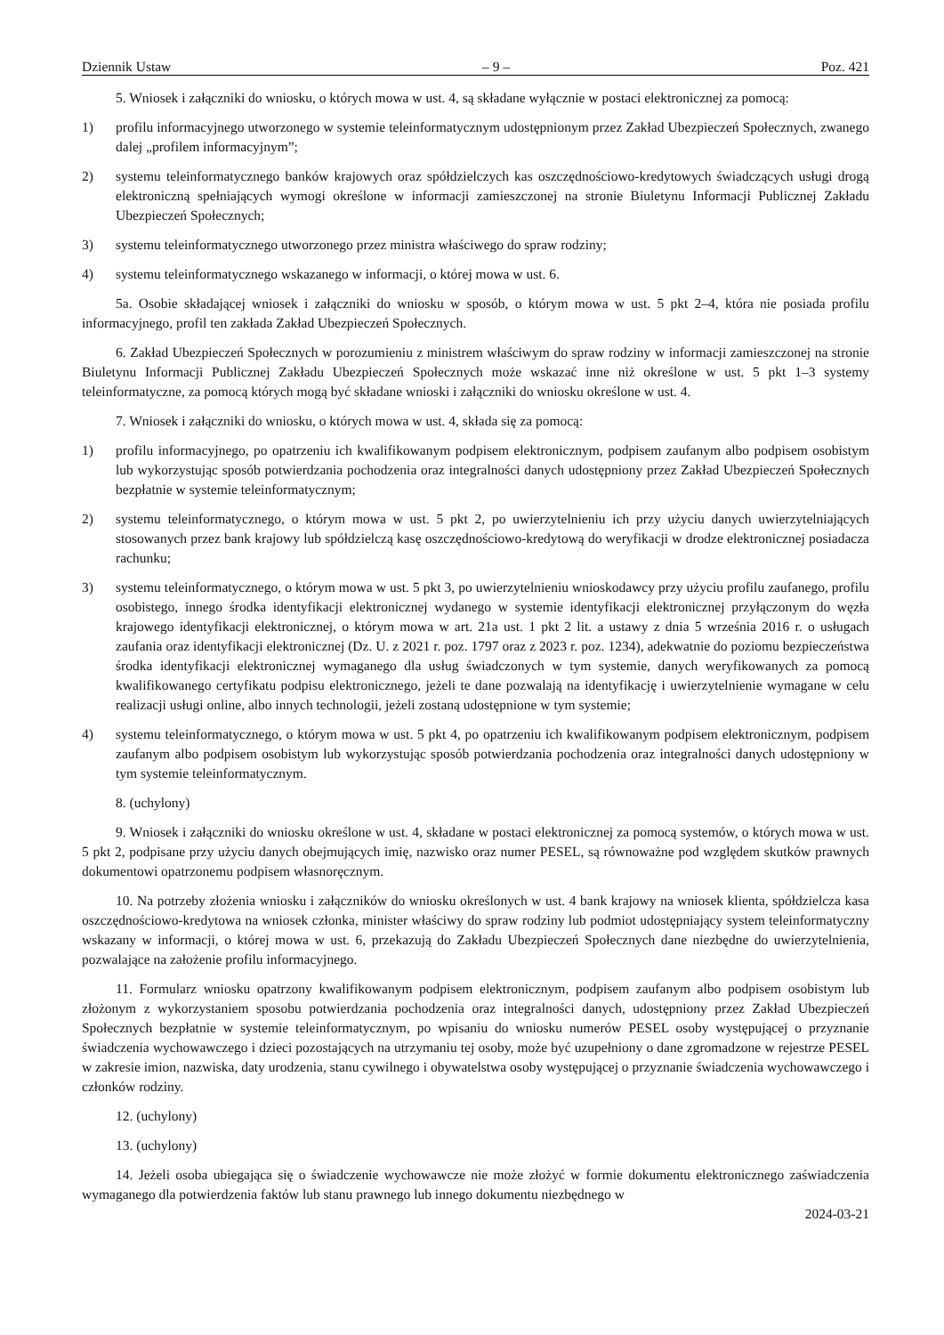Dziennik Ustaw – 9 – Poz. 421
5. Wniosek i załączniki do wniosku, o których mowa w ust. 4, są składane wyłącznie w postaci elektronicznej za pomocą:
1) profilu informacyjnego utworzonego w systemie teleinformatycznym udostępnionym przez Zakład Ubezpieczeń Społecznych, zwanego dalej „profilem informacyjnym”;
2) systemu teleinformatycznego banków krajowych oraz spółdzielczych kas oszczędnościowo-kredytowych świadczących usługi drogą elektroniczną spełniających wymogi określone w informacji zamieszczonej na stronie Biuletynu Informacji Publicznej Zakładu Ubezpieczeń Społecznych;
3) systemu teleinformatycznego utworzonego przez ministra właściwego do spraw rodziny;
4) systemu teleinformatycznego wskazanego w informacji, o której mowa w ust. 6.
5a. Osobie składającej wniosek i załączniki do wniosku w sposób, o którym mowa w ust. 5 pkt 2–4, która nie posiada profilu informacyjnego, profil ten zakłada Zakład Ubezpieczeń Społecznych.
6. Zakład Ubezpieczeń Społecznych w porozumieniu z ministrem właściwym do spraw rodziny w informacji zamieszczonej na stronie Biuletynu Informacji Publicznej Zakładu Ubezpieczeń Społecznych może wskazać inne niż określone w ust. 5 pkt 1–3 systemy teleinformatyczne, za pomocą których mogą być składane wnioski i załączniki do wniosku określone w ust. 4.
7. Wniosek i załączniki do wniosku, o których mowa w ust. 4, składa się za pomocą:
1) profilu informacyjnego, po opatrzeniu ich kwalifikowanym podpisem elektronicznym, podpisem zaufanym albo podpisem osobistym lub wykorzystując sposób potwierdzania pochodzenia oraz integralności danych udostępniony przez Zakład Ubezpieczeń Społecznych bezpłatnie w systemie teleinformatycznym;
2) systemu teleinformatycznego, o którym mowa w ust. 5 pkt 2, po uwierzytelnieniu ich przy użyciu danych uwierzytelniających stosowanych przez bank krajowy lub spółdzielczą kasę oszczędnościowo-kredytową do weryfikacji w drodze elektronicznej posiadacza rachunku;
3) systemu teleinformatycznego, o którym mowa w ust. 5 pkt 3, po uwierzytelnieniu wnioskodawcy przy użyciu profilu zaufanego, profilu osobistego, innego środka identyfikacji elektronicznej wydanego w systemie identyfikacji elektronicznej przyłączonym do węzła krajowego identyfikacji elektronicznej, o którym mowa w art. 21a ust. 1 pkt 2 lit. a ustawy z dnia 5 września 2016 r. o usługach zaufania oraz identyfikacji elektronicznej (Dz. U. z 2021 r. poz. 1797 oraz z 2023 r. poz. 1234), adekwatnie do poziomu bezpieczeństwa środka identyfikacji elektronicznej wymaganego dla usług świadczonych w tym systemie, danych weryfikowanych za pomocą kwalifikowanego certyfikatu podpisu elektronicznego, jeżeli te dane pozwalają na identyfikację i uwierzytelnienie wymagane w celu realizacji usługi online, albo innych technologii, jeżeli zostaną udostępnione w tym systemie;
4) systemu teleinformatycznego, o którym mowa w ust. 5 pkt 4, po opatrzeniu ich kwalifikowanym podpisem elektronicznym, podpisem zaufanym albo podpisem osobistym lub wykorzystując sposób potwierdzania pochodzenia oraz integralności danych udostępniony w tym systemie teleinformatycznym.
8. (uchylony)
9. Wniosek i załączniki do wniosku określone w ust. 4, składane w postaci elektronicznej za pomocą systemów, o których mowa w ust. 5 pkt 2, podpisane przy użyciu danych obejmujących imię, nazwisko oraz numer PESEL, są równoważne pod względem skutków prawnych dokumentowi opatrzonemu podpisem własnoręcznym.
10. Na potrzeby złożenia wniosku i załączników do wniosku określonych w ust. 4 bank krajowy na wniosek klienta, spółdzielcza kasa oszczędnościowo-kredytowa na wniosek członka, minister właściwy do spraw rodziny lub podmiot udostępniający system teleinformatyczny wskazany w informacji, o której mowa w ust. 6, przekazują do Zakładu Ubezpieczeń Społecznych dane niezbędne do uwierzytelnienia, pozwalające na założenie profilu informacyjnego.
11. Formularz wniosku opatrzony kwalifikowanym podpisem elektronicznym, podpisem zaufanym albo podpisem osobistym lub złożonym z wykorzystaniem sposobu potwierdzania pochodzenia oraz integralności danych, udostępniony przez Zakład Ubezpieczeń Społecznych bezpłatnie w systemie teleinformatycznym, po wpisaniu do wniosku numerów PESEL osoby występującej o przyznanie świadczenia wychowawczego i dzieci pozostających na utrzymaniu tej osoby, może być uzupełniony o dane zgromadzone w rejestrze PESEL w zakresie imion, nazwiska, daty urodzenia, stanu cywilnego i obywatelstwa osoby występującej o przyznanie świadczenia wychowawczego i członków rodziny.
12. (uchylony)
13. (uchylony)
14. Jeżeli osoba ubiegająca się o świadczenie wychowawcze nie może złożyć w formie dokumentu elektronicznego zaświadczenia wymaganego dla potwierdzenia faktów lub stanu prawnego lub innego dokumentu niezbędnego w
2024-03-21